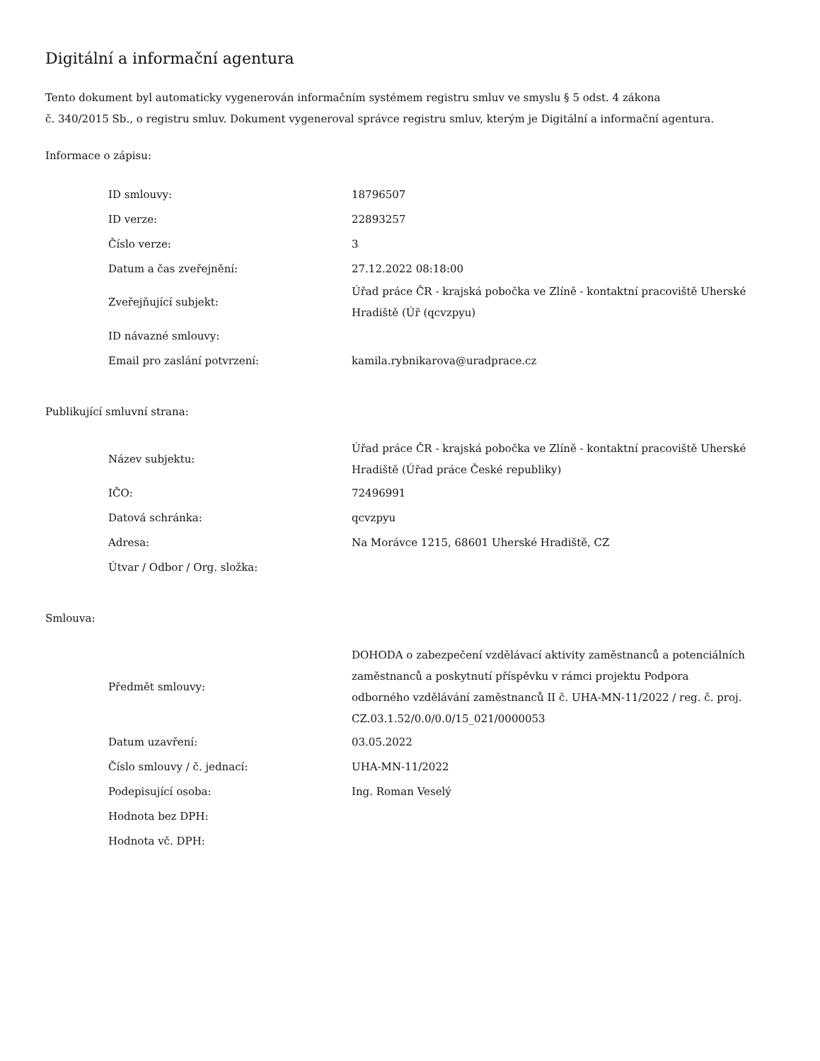Digitální a informační agentura
Tento dokument byl automaticky vygenerován informačním systémem registru smluv ve smyslu § 5 odst. 4 zákona
č. 340/2015 Sb., o registru smluv. Dokument vygeneroval správce registru smluv, kterým je Digitální a informační agentura.
Informace o zápisu:
| ID smlouvy: | 18796507 |
| ID verze: | 22893257 |
| Číslo verze: | 3 |
| Datum a čas zveřejnění: | 27.12.2022 08:18:00 |
| Zveřejňující subjekt: | Úřad práce ČR - krajská pobočka ve Zlíně - kontaktní pracoviště Uherské Hradiště (Úř (qcvzpyu) |
| ID návazné smlouvy: | |
| Email pro zaslání potvrzení: | kamila.rybnikarova@uradprace.cz |
Publikující smluvní strana:
| Název subjektu: | Úřad práce ČR - krajská pobočka ve Zlíně - kontaktní pracoviště Uherské Hradiště (Úřad práce České republiky) |
| IČO: | 72496991 |
| Datová schránka: | qcvzpyu |
| Adresa: | Na Morávce 1215, 68601 Uherské Hradiště, CZ |
| Útvar / Odbor / Org. složka: | |
Smlouva:
| Předmět smlouvy: | DOHODA o zabezpečení vzdělávací aktivity zaměstnanců a potenciálních zaměstnanců a poskytnutí příspěvku v rámci projektu Podpora odborného vzdělávání zaměstnanců II č. UHA-MN-11/2022 / reg. č. proj. CZ.03.1.52/0.0/0.0/15_021/0000053 |
| Datum uzavření: | 03.05.2022 |
| Číslo smlouvy / č. jednací: | UHA-MN-11/2022 |
| Podepisující osoba: | Ing. Roman Veselý |
| Hodnota bez DPH: | |
| Hodnota vč. DPH: | |